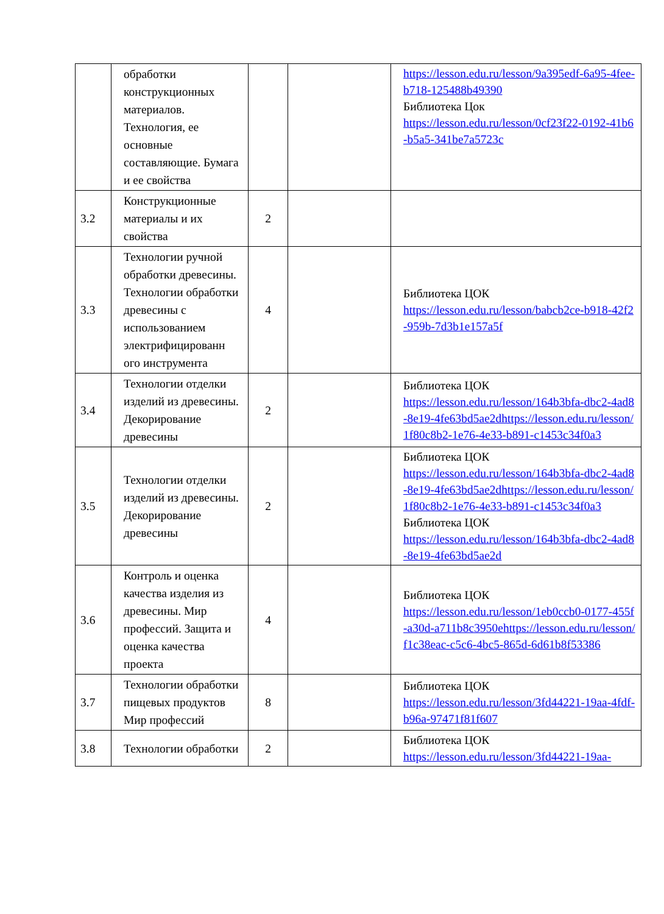| | обработки конструкционных материалов. Технология, ее основные составляющие. Бумага и ее свойства | | | https://lesson.edu.ru/lesson/9a395edf-6a95-4fee-b718-125488b49390 Библиотека Цок https://lesson.edu.ru/lesson/0cf23f22-0192-41b6-b5a5-341be7a5723c |
| 3.2 | Конструкционные материалы и их свойства | 2 | | |
| 3.3 | Технологии ручной обработки древесины. Технологии обработки древесины с использованием электрифицированн ого инструмента | 4 | | Библиотека ЦОК https://lesson.edu.ru/lesson/babcb2ce-b918-42f2-959b-7d3b1e157a5f |
| 3.4 | Технологии отделки изделий из древесины. Декорирование древесины | 2 | | Библиотека ЦОК https://lesson.edu.ru/lesson/164b3bfa-dbc2-4ad8-8e19-4fe63bd5ae2dhttps://lesson.edu.ru/lesson/1f80c8b2-1e76-4e33-b891-c1453c34f0a3 |
| 3.5 | Технологии отделки изделий из древесины. Декорирование древесины | 2 | | Библиотека ЦОК https://lesson.edu.ru/lesson/164b3bfa-dbc2-4ad8-8e19-4fe63bd5ae2dhttps://lesson.edu.ru/lesson/1f80c8b2-1e76-4e33-b891-c1453c34f0a3 Библиотека ЦОК https://lesson.edu.ru/lesson/164b3bfa-dbc2-4ad8-8e19-4fe63bd5ae2d |
| 3.6 | Контроль и оценка качества изделия из древесины. Мир профессий. Защита и оценка качества проекта | 4 | | Библиотека ЦОК https://lesson.edu.ru/lesson/1eb0ccb0-0177-455f-a30d-a711b8c3950ehttps://lesson.edu.ru/lesson/f1c38eac-c5c6-4bc5-865d-6d61b8f53386 |
| 3.7 | Технологии обработки пищевых продуктов Мир профессий | 8 | | Библиотека ЦОК https://lesson.edu.ru/lesson/3fd44221-19aa-4fdf-b96a-97471f81f607 |
| 3.8 | Технологии обработки | 2 | | Библиотека ЦОК https://lesson.edu.ru/lesson/3fd44221-19aa- |